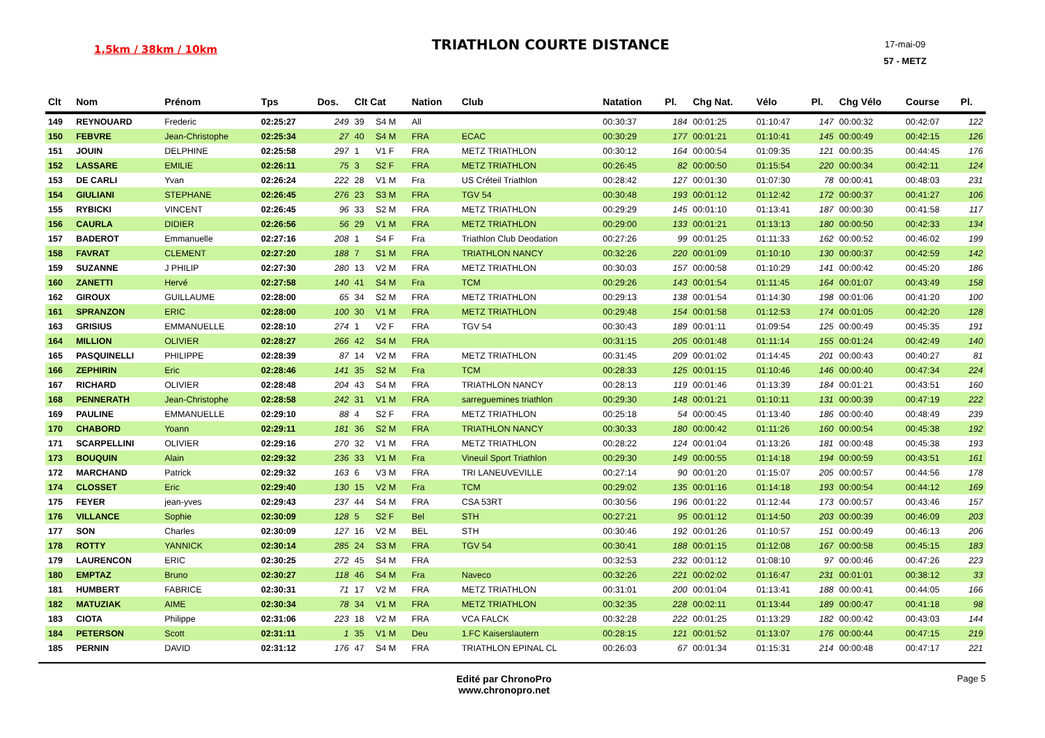1,5km / 38km / 10km
TRIATHLON COURTE DISTANCE
17-mai-09
57 - METZ
| Clt | Nom | Prénom | Tps | Dos. | Clt Cat | | Nation | Club | Natation | Pl. | Chg Nat. | Vélo | Pl. | Chg Vélo | Course | Pl. |
| --- | --- | --- | --- | --- | --- | --- | --- | --- | --- | --- | --- | --- | --- | --- | --- | --- |
| 149 | REYNOUARD | Frederic | 02:25:27 | 249 | 39 | S4 M | All | | 00:30:37 | 184 | 00:01:25 | 01:10:47 | 147 | 00:00:32 | 00:42:07 | 122 |
| 150 | FEBVRE | Jean-Christophe | 02:25:34 | 27 | 40 | S4 M | FRA | ECAC | 00:30:29 | 177 | 00:01:21 | 01:10:41 | 145 | 00:00:49 | 00:42:15 | 126 |
| 151 | JOUIN | DELPHINE | 02:25:58 | 297 | 1 | V1 F | FRA | METZ TRIATHLON | 00:30:12 | 164 | 00:00:54 | 01:09:35 | 121 | 00:00:35 | 00:44:45 | 176 |
| 152 | LASSARE | EMILIE | 02:26:11 | 75 | 3 | S2 F | FRA | METZ TRIATHLON | 00:26:45 | 82 | 00:00:50 | 01:15:54 | 220 | 00:00:34 | 00:42:11 | 124 |
| 153 | DE CARLI | Yvan | 02:26:24 | 222 | 28 | V1 M | Fra | US Créteil Triathlon | 00:28:42 | 127 | 00:01:30 | 01:07:30 | 78 | 00:00:41 | 00:48:03 | 231 |
| 154 | GIULIANI | STEPHANE | 02:26:45 | 276 | 23 | S3 M | FRA | TGV 54 | 00:30:48 | 193 | 00:01:12 | 01:12:42 | 172 | 00:00:37 | 00:41:27 | 106 |
| 155 | RYBICKI | VINCENT | 02:26:45 | 96 | 33 | S2 M | FRA | METZ TRIATHLON | 00:29:29 | 145 | 00:01:10 | 01:13:41 | 187 | 00:00:30 | 00:41:58 | 117 |
| 156 | CAURLA | DIDIER | 02:26:56 | 56 | 29 | V1 M | FRA | METZ TRIATHLON | 00:29:00 | 133 | 00:01:21 | 01:13:13 | 180 | 00:00:50 | 00:42:33 | 134 |
| 157 | BADEROT | Emmanuelle | 02:27:16 | 208 | 1 | S4 F | Fra | Triathlon Club Deodation | 00:27:26 | 99 | 00:01:25 | 01:11:33 | 162 | 00:00:52 | 00:46:02 | 199 |
| 158 | FAVRAT | CLEMENT | 02:27:20 | 188 | 7 | S1 M | FRA | TRIATHLON NANCY | 00:32:26 | 220 | 00:01:09 | 01:10:10 | 130 | 00:00:37 | 00:42:59 | 142 |
| 159 | SUZANNE | J PHILIP | 02:27:30 | 280 | 13 | V2 M | FRA | METZ TRIATHLON | 00:30:03 | 157 | 00:00:58 | 01:10:29 | 141 | 00:00:42 | 00:45:20 | 186 |
| 160 | ZANETTI | Hervé | 02:27:58 | 140 | 41 | S4 M | Fra | TCM | 00:29:26 | 143 | 00:01:54 | 01:11:45 | 164 | 00:01:07 | 00:43:49 | 158 |
| 162 | GIROUX | GUILLAUME | 02:28:00 | 65 | 34 | S2 M | FRA | METZ TRIATHLON | 00:29:13 | 138 | 00:01:54 | 01:14:30 | 198 | 00:01:06 | 00:41:20 | 100 |
| 161 | SPRANZON | ERIC | 02:28:00 | 100 | 30 | V1 M | FRA | METZ TRIATHLON | 00:29:48 | 154 | 00:01:58 | 01:12:53 | 174 | 00:01:05 | 00:42:20 | 128 |
| 163 | GRISIUS | EMMANUELLE | 02:28:10 | 274 | 1 | V2 F | FRA | TGV 54 | 00:30:43 | 189 | 00:01:11 | 01:09:54 | 125 | 00:00:49 | 00:45:35 | 191 |
| 164 | MILLION | OLIVIER | 02:28:27 | 266 | 42 | S4 M | FRA | | 00:31:15 | 205 | 00:01:48 | 01:11:14 | 155 | 00:01:24 | 00:42:49 | 140 |
| 165 | PASQUINELLI | PHILIPPE | 02:28:39 | 87 | 14 | V2 M | FRA | METZ TRIATHLON | 00:31:45 | 209 | 00:01:02 | 01:14:45 | 201 | 00:00:43 | 00:40:27 | 81 |
| 166 | ZEPHIRIN | Eric | 02:28:46 | 141 | 35 | S2 M | Fra | TCM | 00:28:33 | 125 | 00:01:15 | 01:10:46 | 146 | 00:00:40 | 00:47:34 | 224 |
| 167 | RICHARD | OLIVIER | 02:28:48 | 204 | 43 | S4 M | FRA | TRIATHLON NANCY | 00:28:13 | 119 | 00:01:46 | 01:13:39 | 184 | 00:01:21 | 00:43:51 | 160 |
| 168 | PENNERATH | Jean-Christophe | 02:28:58 | 242 | 31 | V1 M | FRA | sarreguemines triathlon | 00:29:30 | 148 | 00:01:21 | 01:10:11 | 131 | 00:00:39 | 00:47:19 | 222 |
| 169 | PAULINE | EMMANUELLE | 02:29:10 | 88 | 4 | S2 F | FRA | METZ TRIATHLON | 00:25:18 | 54 | 00:00:45 | 01:13:40 | 186 | 00:00:40 | 00:48:49 | 239 |
| 170 | CHABORD | Yoann | 02:29:11 | 181 | 36 | S2 M | FRA | TRIATHLON NANCY | 00:30:33 | 180 | 00:00:42 | 01:11:26 | 160 | 00:00:54 | 00:45:38 | 192 |
| 171 | SCARPELLINI | OLIVIER | 02:29:16 | 270 | 32 | V1 M | FRA | METZ TRIATHLON | 00:28:22 | 124 | 00:01:04 | 01:13:26 | 181 | 00:00:48 | 00:45:38 | 193 |
| 173 | BOUQUIN | Alain | 02:29:32 | 236 | 33 | V1 M | Fra | Vineuil Sport Triathlon | 00:29:30 | 149 | 00:00:55 | 01:14:18 | 194 | 00:00:59 | 00:43:51 | 161 |
| 172 | MARCHAND | Patrick | 02:29:32 | 163 | 6 | V3 M | FRA | TRI LANEUVEVILLE | 00:27:14 | 90 | 00:01:20 | 01:15:07 | 205 | 00:00:57 | 00:44:56 | 178 |
| 174 | CLOSSET | Eric | 02:29:40 | 130 | 15 | V2 M | Fra | TCM | 00:29:02 | 135 | 00:01:16 | 01:14:18 | 193 | 00:00:54 | 00:44:12 | 169 |
| 175 | FEYER | jean-yves | 02:29:43 | 237 | 44 | S4 M | FRA | CSA 53RT | 00:30:56 | 196 | 00:01:22 | 01:12:44 | 173 | 00:00:57 | 00:43:46 | 157 |
| 176 | VILLANCE | Sophie | 02:30:09 | 128 | 5 | S2 F | Bel | STH | 00:27:21 | 95 | 00:01:12 | 01:14:50 | 203 | 00:00:39 | 00:46:09 | 203 |
| 177 | SON | Charles | 02:30:09 | 127 | 16 | V2 M | BEL | STH | 00:30:46 | 192 | 00:01:26 | 01:10:57 | 151 | 00:00:49 | 00:46:13 | 206 |
| 178 | ROTTY | YANNICK | 02:30:14 | 285 | 24 | S3 M | FRA | TGV 54 | 00:30:41 | 188 | 00:01:15 | 01:12:08 | 167 | 00:00:58 | 00:45:15 | 183 |
| 179 | LAURENCON | ERIC | 02:30:25 | 272 | 45 | S4 M | FRA | | 00:32:53 | 232 | 00:01:12 | 01:08:10 | 97 | 00:00:46 | 00:47:26 | 223 |
| 180 | EMPTAZ | Bruno | 02:30:27 | 118 | 46 | S4 M | Fra | Naveco | 00:32:26 | 221 | 00:02:02 | 01:16:47 | 231 | 00:01:01 | 00:38:12 | 33 |
| 181 | HUMBERT | FABRICE | 02:30:31 | 71 | 17 | V2 M | FRA | METZ TRIATHLON | 00:31:01 | 200 | 00:01:04 | 01:13:41 | 188 | 00:00:41 | 00:44:05 | 166 |
| 182 | MATUZIAK | AIME | 02:30:34 | 78 | 34 | V1 M | FRA | METZ TRIATHLON | 00:32:35 | 228 | 00:02:11 | 01:13:44 | 189 | 00:00:47 | 00:41:18 | 98 |
| 183 | CIOTA | Philippe | 02:31:06 | 223 | 18 | V2 M | FRA | VCA FALCK | 00:32:28 | 222 | 00:01:25 | 01:13:29 | 182 | 00:00:42 | 00:43:03 | 144 |
| 184 | PETERSON | Scott | 02:31:11 | 1 | 35 | V1 M | Deu | 1.FC Kaiserslautern | 00:28:15 | 121 | 00:01:52 | 01:13:07 | 176 | 00:00:44 | 00:47:15 | 219 |
| 185 | PERNIN | DAVID | 02:31:12 | 176 | 47 | S4 M | FRA | TRIATHLON EPINAL CL | 00:26:03 | 67 | 00:01:34 | 01:15:31 | 214 | 00:00:48 | 00:47:17 | 221 |
Edité par ChronoPro
www.chronopro.net
Page 5